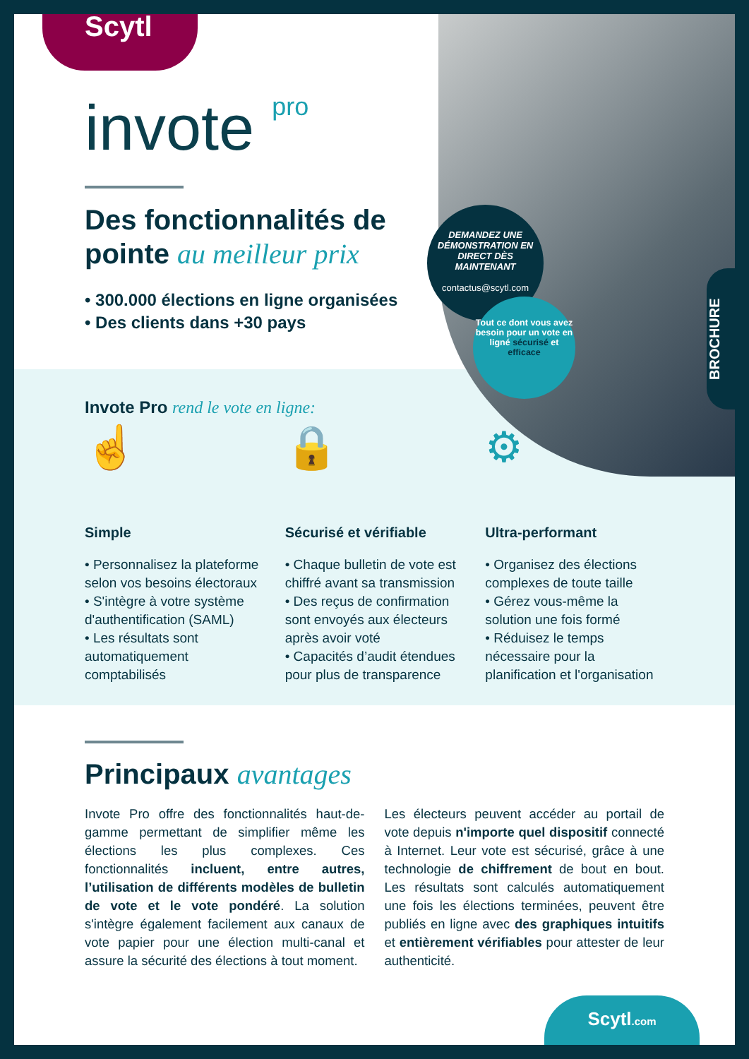Scytl
invote pro
Des fonctionnalités de pointe au meilleur prix
• 300.000 élections en ligne organisées
• Des clients dans +30 pays
DEMANDEZ UNE DÉMONSTRATION EN DIRECT DÈS MAINTENANT
contactus@scytl.com
Tout ce dont vous avez besoin pour un vote en ligné sécurisé et efficace
BROCHURE
Invote Pro rend le vote en ligne:
☝
Simple
• Personnalisez la plateforme selon vos besoins électoraux
• S'intègre à votre système d'authentification (SAML)
• Les résultats sont automatiquement comptabilisés
🔒
Sécurisé et vérifiable
• Chaque bulletin de vote est chiffré avant sa transmission
• Des reçus de confirmation sont envoyés aux électeurs après avoir voté
• Capacités d’audit étendues pour plus de transparence
⚙
Ultra-performant
• Organisez des élections complexes de toute taille
• Gérez vous-même la solution une fois formé
• Réduisez le temps nécessaire pour la planification et l'organisation
Principaux avantages
Invote Pro offre des fonctionnalités haut-de-gamme permettant de simplifier même les élections les plus complexes. Ces fonctionnalités incluent, entre autres, l’utilisation de différents modèles de bulletin de vote et le vote pondéré. La solution s'intègre également facilement aux canaux de vote papier pour une élection multi-canal et assure la sécurité des élections à tout moment.
Les électeurs peuvent accéder au portail de vote depuis n'importe quel dispositif connecté à Internet. Leur vote est sécurisé, grâce à une technologie de chiffrement de bout en bout. Les résultats sont calculés automatiquement une fois les élections terminées, peuvent être publiés en ligne avec des graphiques intuitifs et entièrement vérifiables pour attester de leur authenticité.
Scytl.com